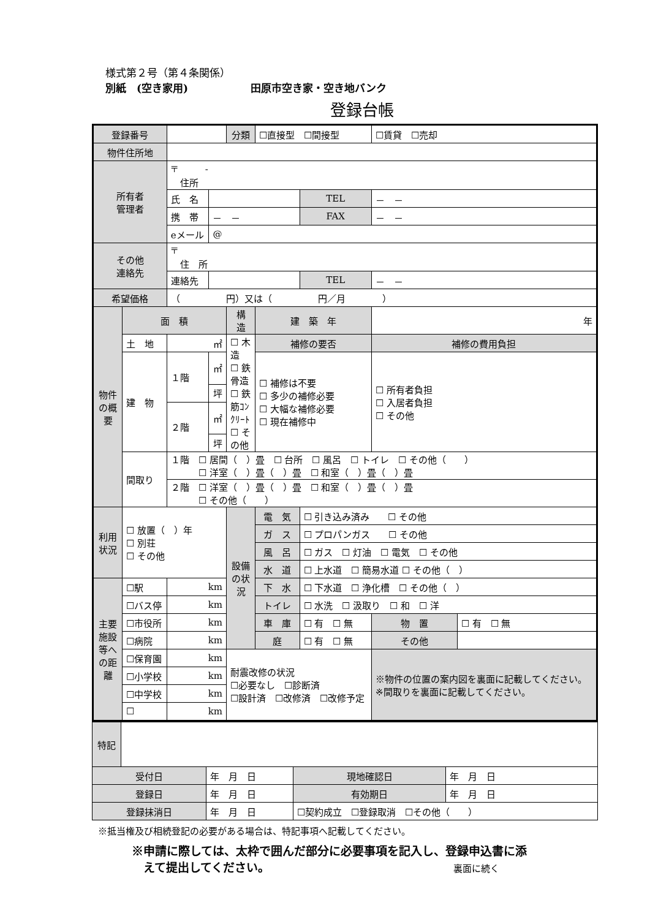様式第２号（第４条関係）
別紙　(空き家用)　　　　　　田原市空き家・空き地バンク
登録台帳
| 登録番号 | | | | 分類 | ☐直接型 ☐間接型 | | | ☐賃貸 ☐売却 | |
| 物件住所地 | | | | | | | | | |
| 所有者 管理者 | | 〒 - 住所 | | | | | | | |
| | | 氏 名 | | | | | TEL | － － | |
| | | 携 帯 | － － | | | | FAX | － － | |
| | | eメール | @ | | | | | | |
| その他 連絡先 | | 〒 住 所 | | | | | | | |
| | | 連絡先 | | | | | TEL | － － | |
| 希望価格 | | （ 円）又は（ 円／月 ） | | | | | | | |
| 物件の概要 | 面 積 | | | 構 造 | 建 築 年 | | | 年 | |
| | 土 地 | ㎡ | | ☐ 木 造 ☐ 鉄骨造 ☐ 鉄筋ｺﾝｸﾘｰﾄ ☐ その他 | 補修の要否 | | | 補修の費用負担 | |
| | 建 物 | １階 | ㎡ | | ☐ 補修は不要 ☐ 多少の補修必要 ☐ 大幅な補修必要 ☐ 現在補修中 | | | ☐ 所有者負担 ☐ 入居者負担 ☐ その他 | |
| | | | 坪 | | | | | | |
| | | ２階 | ㎡ | | | | | | |
| | | | 坪 | | | | | | |
| | 間取り | １階 ☐ 居間（ ）畳 ☐ 台所 ☐ 風呂 ☐ トイレ ☐ その他（ ） ☐ 洋室（ ）畳（ ）畳 ☐ 和室（ ）畳（ ）畳 | | | | | | | |
| | | ２階 ☐ 洋室（ ）畳（ ）畳 ☐ 和室（ ）畳（ ）畳 ☐ その他（ ） | | | | | | | |
| 利用状況 | ☐ 放置（ ）年 ☐ 別荘 ☐ その他 | | | 設備の状況 | 電 気 | ☐ 引き込み済み ☐ その他 | | | |
| | | | | | ガ ス | ☐ プロパンガス ☐ その他 | | | |
| | | | | | 風 呂 | ☐ ガス ☐ 灯油 ☐ 電気 ☐ その他 | | | |
| | | | | | 水 道 | ☐ 上水道 ☐ 簡易水道 ☐ その他（ ） | | | |
| 主要施設等への距離 | ☐駅 | km | | | 下 水 | ☐ 下水道 ☐ 浄化槽 ☐ その他（ ） | | | |
| | ☐バス停 | km | | | トイレ | ☐ 水洗 ☐ 汲取り ☐ 和 ☐ 洋 | | | |
| | ☐市役所 | km | | | 車 庫 | ☐ 有 ☐ 無 | | 物 置 | ☐ 有 ☐ 無 |
| | ☐病院 | km | | | 庭 | ☐ 有 ☐ 無 | | その他 | |
| | ☐保育園 | km | | 耐震改修の状況 ☐必要なし ☐診断済 ☐設計済 ☐改修済 ☐改修予定 | | | | ※物件の位置の案内図を裏面に記載してください。 ※間取りを裏面に記載してください。 | |
| | ☐小学校 | km | | | | | | | |
| | ☐中学校 | km | | | | | | | |
| | ☐ | km | | | | | | | |
| 特記 | | | | |
| 受付日 | | 年 月 日 | 現地確認日 | 年 月 日 |
| 登録日 | | 年 月 日 | 有効期日 | 年 月 日 |
| 登録抹消日 | | 年 月 日 | ☐契約成立 ☐登録取消 ☐その他（ ） | |
※抵当権及び相続登記の必要がある場合は、特記事項へ記載してください。
※申請に際しては、太枠で囲んだ部分に必要事項を記入し、登録申込書に添
　えて提出してください。 裏面に続く